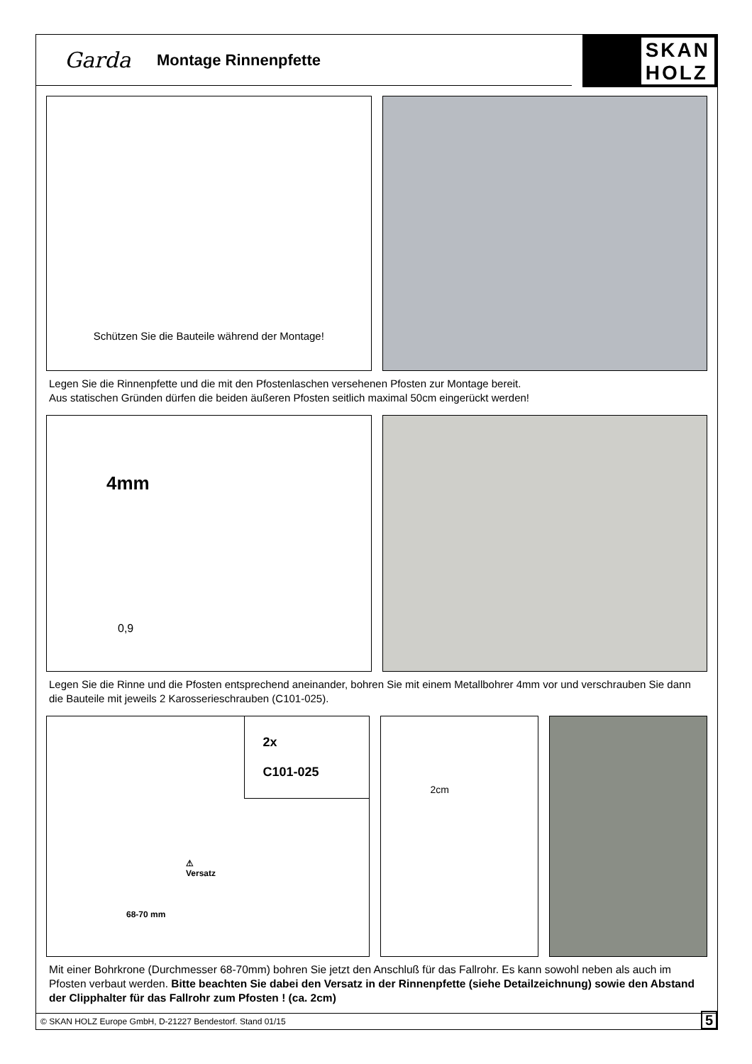Garda Montage Rinnenpfette
SKAN
HOLZ
Schützen Sie die Bauteile während der Montage!
Legen Sie die Rinnenpfette und die mit den Pfostenlaschen versehenen Pfosten zur Montage bereit.
Aus statischen Gründen dürfen die beiden äußeren Pfosten seitlich maximal 50cm eingerückt werden!
4mm
0,9
Legen Sie die Rinne und die Pfosten entsprechend aneinander, bohren Sie mit einem Metallbohrer 4mm vor und verschrauben Sie dann die Bauteile mit jeweils 2 Karosserieschrauben (C101-025).
2x
C101-025
⚠
Versatz
68-70 mm
2cm
Mit einer Bohrkrone (Durchmesser 68-70mm) bohren Sie jetzt den Anschluß für das Fallrohr. Es kann sowohl neben als auch im Pfosten verbaut werden. Bitte beachten Sie dabei den Versatz in der Rinnenpfette (siehe Detailzeichnung) sowie den Abstand der Clipphalter für das Fallrohr zum Pfosten ! (ca. 2cm)
© SKAN HOLZ Europe GmbH, D-21227 Bendestorf. Stand 01/15 5